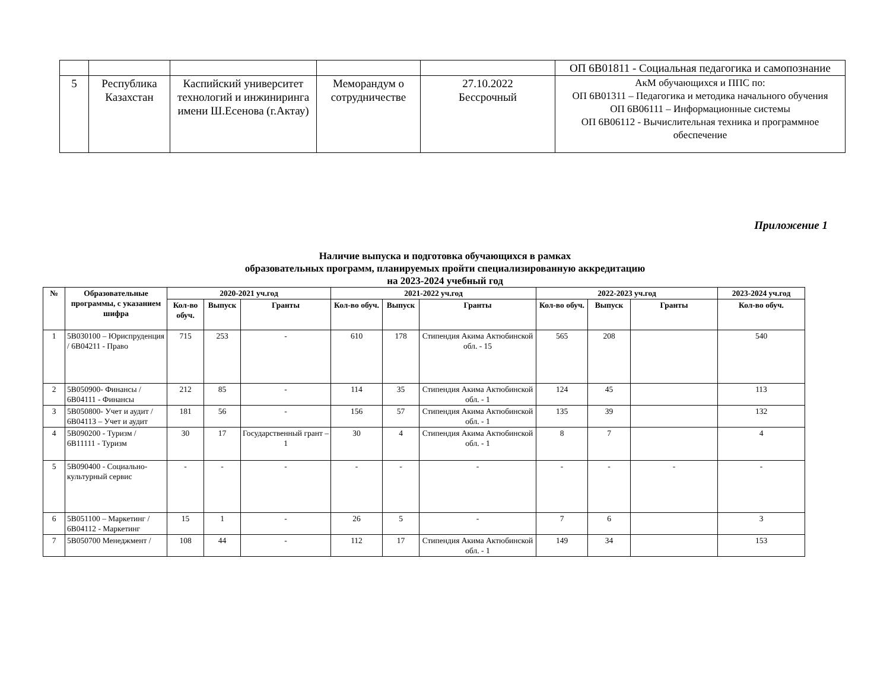| | | | | | ОП 6В01811 - Социальная педагогика и самопознание |
| 5 | Республика Казахстан | Каспийский университет технологий и инжиниринга имени Ш.Есенова (г.Актау) | Меморандум о сотрудничестве | 27.10.2022 Бессрочный | АкМ обучающихся и ППС по: ОП 6В01311 – Педагогика и методика начального обучения ОП 6В06111 – Информационные системы ОП 6В06112 - Вычислительная техника и программное обеспечение |
Приложение 1
Наличие выпуска и подготовка обучающихся в рамках
образовательных программ, планируемых пройти специализированную аккредитацию
на 2023-2024 учебный год
| № | Образовательные программы, с указанием шифра | 2020-2021 уч.год | | | 2021-2022 уч.год | | | 2022-2023 уч.год | | | 2023-2024 уч.год |
| --- | --- | --- | --- | --- | --- | --- | --- | --- | --- | --- | --- |
| | | Кол-во обуч. | Выпуск | Гранты | Кол-во обуч. | Выпуск | Гранты | Кол-во обуч. | Выпуск | Гранты | Кол-во обуч. |
| 1 | 5В030100 – Юриспруденция / 6В04211 - Право | 715 | 253 | - | 610 | 178 | Стипендия Акима Актюбинской обл. - 15 | 565 | 208 | | 540 |
| 2 | 5В050900- Финансы / 6В04111 - Финансы | 212 | 85 | - | 114 | 35 | Стипендия Акима Актюбинской обл. - 1 | 124 | 45 | | 113 |
| 3 | 5В050800- Учет и аудит / 6В04113 – Учет и аудит | 181 | 56 | - | 156 | 57 | Стипендия Акима Актюбинской обл. - 1 | 135 | 39 | | 132 |
| 4 | 5В090200 - Туризм / 6В11111 - Туризм | 30 | 17 | Государственный грант – 1 | 30 | 4 | Стипендия Акима Актюбинской обл. - 1 | 8 | 7 | | 4 |
| 5 | 5В090400 - Социально-культурный сервис | - | - | - | - | - | - | - | - | - | - |
| 6 | 5В051100 – Маркетинг / 6В04112 - Маркетинг | 15 | 1 | - | 26 | 5 | - | 7 | 6 | | 3 |
| 7 | 5В050700 Менеджмент / | 108 | 44 | - | 112 | 17 | Стипендия Акима Актюбинской обл. - 1 | 149 | 34 | | 153 |